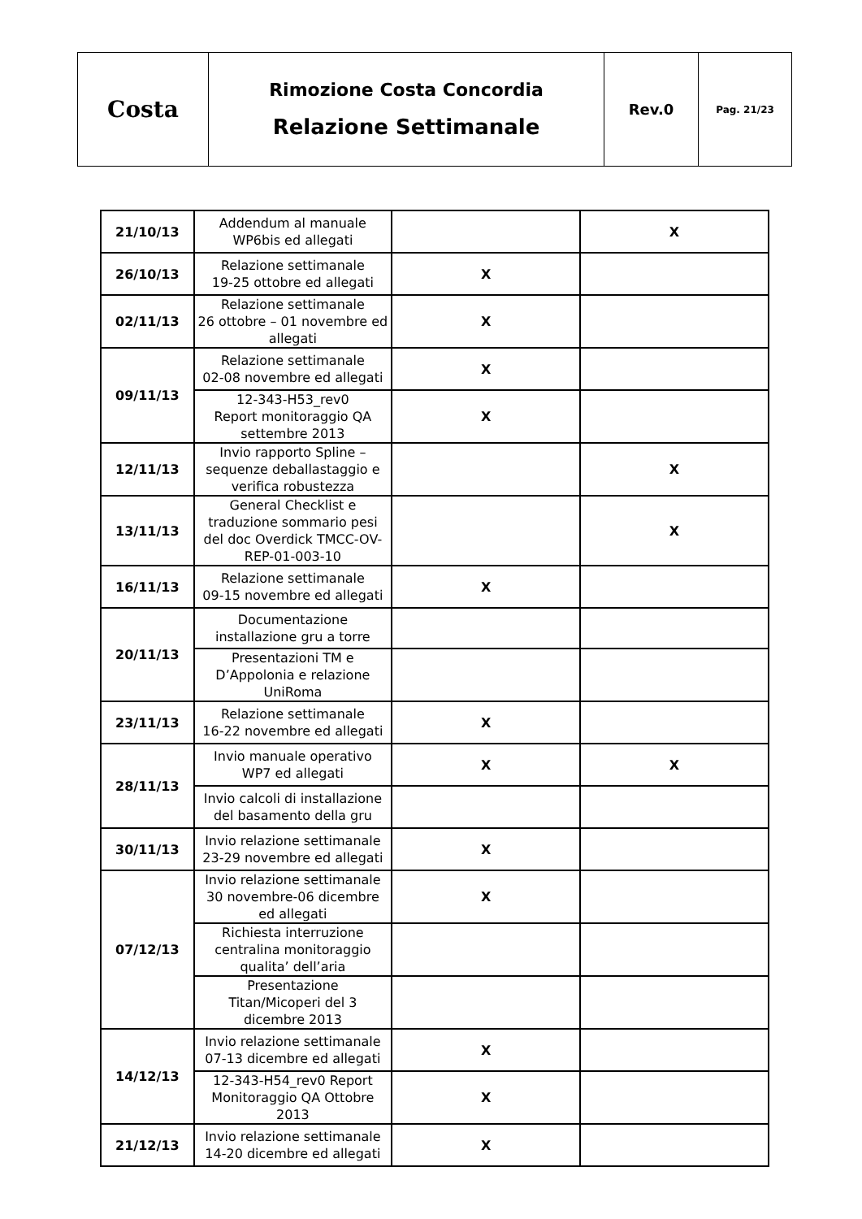| Costa | Rimozione Costa Concordia Relazione Settimanale | Rev.0 | Pag. 21/23 |
| 21/10/13 | Addendum al manuale WP6bis ed allegati | | X |
| 26/10/13 | Relazione settimanale 19-25 ottobre ed allegati | X | |
| 02/11/13 | Relazione settimanale 26 ottobre – 01 novembre ed allegati | X | |
| 09/11/13 | Relazione settimanale 02-08 novembre ed allegati | X | |
| | 12-343-H53_rev0 Report monitoraggio QA settembre 2013 | X | |
| 12/11/13 | Invio rapporto Spline – sequenze deballastaggio e verifica robustezza | | X |
| 13/11/13 | General Checklist e traduzione sommario pesi del doc Overdick TMCC-OV-REP-01-003-10 | | X |
| 16/11/13 | Relazione settimanale 09-15 novembre ed allegati | X | |
| 20/11/13 | Documentazione installazione gru a torre | | |
| | Presentazioni TM e D’Appolonia e relazione UniRoma | | |
| 23/11/13 | Relazione settimanale 16-22 novembre ed allegati | X | |
| 28/11/13 | Invio manuale operativo WP7 ed allegati | X | X |
| | Invio calcoli di installazione del basamento della gru | | |
| 30/11/13 | Invio relazione settimanale 23-29 novembre ed allegati | X | |
| 07/12/13 | Invio relazione settimanale 30 novembre-06 dicembre ed allegati | X | |
| | Richiesta interruzione centralina monitoraggio qualita’ dell’aria | | |
| | Presentazione Titan/Micoperi del 3 dicembre 2013 | | |
| 14/12/13 | Invio relazione settimanale 07-13 dicembre ed allegati | X | |
| | 12-343-H54_rev0 Report Monitoraggio QA Ottobre 2013 | X | |
| 21/12/13 | Invio relazione settimanale 14-20 dicembre ed allegati | X | |